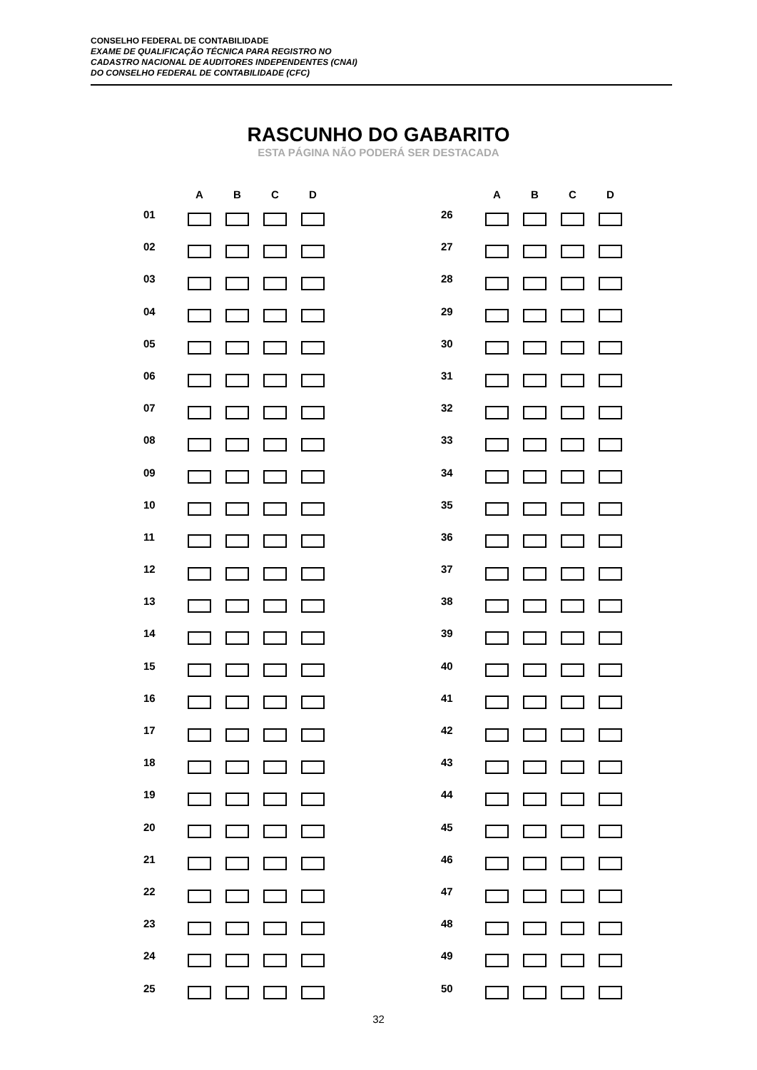CONSELHO FEDERAL DE CONTABILIDADE
EXAME DE QUALIFICAÇÃO TÉCNICA PARA REGISTRO NO
CADASTRO NACIONAL DE AUDITORES INDEPENDENTES (CNAI)
DO CONSELHO FEDERAL DE CONTABILIDADE (CFC)
RASCUNHO DO GABARITO
ESTA PÁGINA NÃO PODERÁ SER DESTACADA
| | A | B | C | D |
| --- | --- | --- | --- | --- |
| 01 | | | | |
| 02 | | | | |
| 03 | | | | |
| 04 | | | | |
| 05 | | | | |
| 06 | | | | |
| 07 | | | | |
| 08 | | | | |
| 09 | | | | |
| 10 | | | | |
| 11 | | | | |
| 12 | | | | |
| 13 | | | | |
| 14 | | | | |
| 15 | | | | |
| 16 | | | | |
| 17 | | | | |
| 18 | | | | |
| 19 | | | | |
| 20 | | | | |
| 21 | | | | |
| 22 | | | | |
| 23 | | | | |
| 24 | | | | |
| 25 | | | | |
| | A | B | C | D |
| --- | --- | --- | --- | --- |
| 26 | | | | |
| 27 | | | | |
| 28 | | | | |
| 29 | | | | |
| 30 | | | | |
| 31 | | | | |
| 32 | | | | |
| 33 | | | | |
| 34 | | | | |
| 35 | | | | |
| 36 | | | | |
| 37 | | | | |
| 38 | | | | |
| 39 | | | | |
| 40 | | | | |
| 41 | | | | |
| 42 | | | | |
| 43 | | | | |
| 44 | | | | |
| 45 | | | | |
| 46 | | | | |
| 47 | | | | |
| 48 | | | | |
| 49 | | | | |
| 50 | | | | |
32